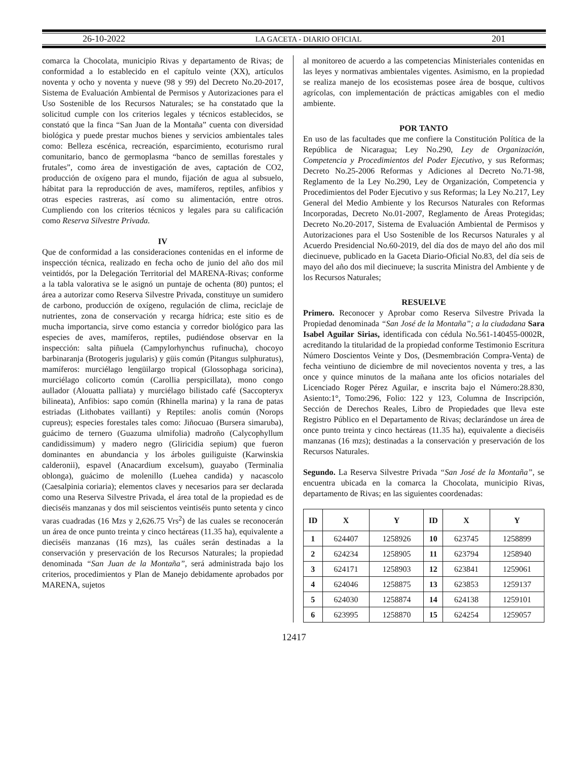26-10-2022 LA GACETA - DIARIO OFICIAL 201
comarca la Chocolata, municipio Rivas y departamento de Rivas; de conformidad a lo establecido en el capítulo veinte (XX), artículos noventa y ocho y noventa y nueve (98 y 99) del Decreto No.20-2017, Sistema de Evaluación Ambiental de Permisos y Autorizaciones para el Uso Sostenible de los Recursos Naturales; se ha constatado que la solicitud cumple con los criterios legales y técnicos establecidos, se constató que la finca “San Juan de la Montaña” cuenta con diversidad biológica y puede prestar muchos bienes y servicios ambientales tales como: Belleza escénica, recreación, esparcimiento, ecoturismo rural comunitario, banco de germoplasma “banco de semillas forestales y frutales”, como área de investigación de aves, captación de CO2, producción de oxígeno para el mundo, fijación de agua al subsuelo, hábitat para la reproducción de aves, mamíferos, reptiles, anfibios y otras especies rastreras, así como su alimentación, entre otros. Cumpliendo con los criterios técnicos y legales para su calificación como Reserva Silvestre Privada.
IV
Que de conformidad a las consideraciones contenidas en el informe de inspección técnica, realizado en fecha ocho de junio del año dos mil veintidós, por la Delegación Territorial del MARENA-Rivas; conforme a la tabla valorativa se le asignó un puntaje de ochenta (80) puntos; el área a autorizar como Reserva Silvestre Privada, constituye un sumidero de carbono, producción de oxígeno, regulación de clima, reciclaje de nutrientes, zona de conservación y recarga hídrica; este sitio es de mucha importancia, sirve como estancia y corredor biológico para las especies de aves, mamíferos, reptiles, pudiéndose observar en la inspección: salta piñuela (Campylorhynchus rufinucha), chocoyo barbinaranja (Brotogeris jugularis) y güis común (Pitangus sulphuratus), mamíferos: murciélago lengüilargo tropical (Glossophaga soricina), murciélago colicorto común (Carollia perspicillata), mono congo aullador (Alouatta palliata) y murciélago bilistado café (Saccopteryx bilineata), Anfibios: sapo común (Rhinella marina) y la rana de patas estriadas (Lithobates vaillanti) y Reptiles: anolis común (Norops cupreus); especies forestales tales como: Jiñocuao (Bursera simaruba), guácimo de ternero (Guazuma ulmifolia) madroño (Calycophyllum candidissimum) y madero negro (Gliricidia sepium) que fueron dominantes en abundancia y los árboles guiliguiste (Karwinskia calderonii), espavel (Anacardium excelsum), guayabo (Terminalia oblonga), guácimo de molenillo (Luehea candida) y nacascolo (Caesalpinia coriaria); elementos claves y necesarios para ser declarada como una Reserva Silvestre Privada, el área total de la propiedad es de dieciséis manzanas y dos mil seiscientos veintiséis punto setenta y cinco varas cuadradas (16 Mzs y 2,626.75 Vrs<sup>2</sup>) de las cuales se reconocerán un área de once punto treinta y cinco hectáreas (11.35 ha), equivalente a dieciséis manzanas (16 mzs), las cuáles serán destinadas a la conservación y preservación de los Recursos Naturales; la propiedad denominada “San Juan de la Montaña”, será administrada bajo los criterios, procedimientos y Plan de Manejo debidamente aprobados por MARENA, sujetos
al monitoreo de acuerdo a las competencias Ministeriales contenidas en las leyes y normativas ambientales vigentes. Asimismo, en la propiedad se realiza manejo de los ecosistemas posee área de bosque, cultivos agrícolas, con implementación de prácticas amigables con el medio ambiente.
POR TANTO
En uso de las facultades que me confiere la Constitución Política de la República de Nicaragua; Ley No.290, Ley de Organización, Competencia y Procedimientos del Poder Ejecutivo, y sus Reformas; Decreto No.25-2006 Reformas y Adiciones al Decreto No.71-98, Reglamento de la Ley No.290, Ley de Organización, Competencia y Procedimientos del Poder Ejecutivo y sus Reformas; la Ley No.217, Ley General del Medio Ambiente y los Recursos Naturales con Reformas Incorporadas, Decreto No.01-2007, Reglamento de Áreas Protegidas; Decreto No.20-2017, Sistema de Evaluación Ambiental de Permisos y Autorizaciones para el Uso Sostenible de los Recursos Naturales y al Acuerdo Presidencial No.60-2019, del día dos de mayo del año dos mil diecinueve, publicado en la Gaceta Diario-Oficial No.83, del día seis de mayo del año dos mil diecinueve; la suscrita Ministra del Ambiente y de los Recursos Naturales;
RESUELVE
Primero. Reconocer y Aprobar como Reserva Silvestre Privada la Propiedad denominada “San José de la Montaña”; a la ciudadana Sara Isabel Aguilar Sirias, identificada con cédula No.561-140455-0002R, acreditando la titularidad de la propiedad conforme Testimonio Escritura Número Doscientos Veinte y Dos, (Desmembración Compra-Venta) de fecha veintiuno de diciembre de mil novecientos noventa y tres, a las once y quince minutos de la mañana ante los oficios notariales del Licenciado Roger Pérez Aguilar, e inscrita bajo el Número:28.830, Asiento:1°, Tomo:296, Folio: 122 y 123, Columna de Inscripción, Sección de Derechos Reales, Libro de Propiedades que lleva este Registro Público en el Departamento de Rivas; declarándose un área de once punto treinta y cinco hectáreas (11.35 ha), equivalente a dieciséis manzanas (16 mzs); destinadas a la conservación y preservación de los Recursos Naturales.
Segundo. La Reserva Silvestre Privada “San José de la Montaña”, se encuentra ubicada en la comarca la Chocolata, municipio Rivas, departamento de Rivas; en las siguientes coordenadas:
| ID | X | Y | ID | X | Y |
| --- | --- | --- | --- | --- | --- |
| 1 | 624407 | 1258926 | 10 | 623745 | 1258899 |
| 2 | 624234 | 1258905 | 11 | 623794 | 1258940 |
| 3 | 624171 | 1258903 | 12 | 623841 | 1259061 |
| 4 | 624046 | 1258875 | 13 | 623853 | 1259137 |
| 5 | 624030 | 1258874 | 14 | 624138 | 1259101 |
| 6 | 623995 | 1258870 | 15 | 624254 | 1259057 |
12417